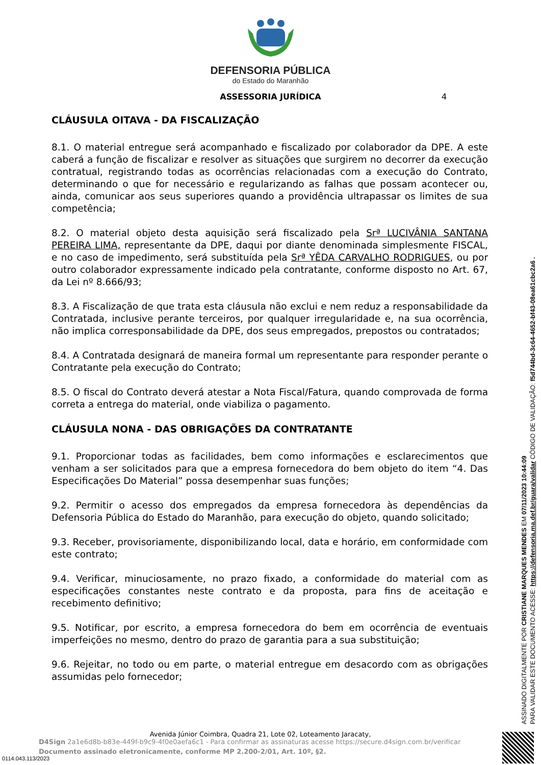DEFENSORIA PÚBLICA
do Estado do Maranhão
ASSESSORIA JURÍDICA 4
CLÁUSULA OITAVA - DA FISCALIZAÇÃO
8.1. O material entregue será acompanhado e fiscalizado por colaborador da DPE. A este caberá a função de fiscalizar e resolver as situações que surgirem no decorrer da execução contratual, registrando todas as ocorrências relacionadas com a execução do Contrato, determinando o que for necessário e regularizando as falhas que possam acontecer ou, ainda, comunicar aos seus superiores quando a providência ultrapassar os limites de sua competência;
8.2. O material objeto desta aquisição será fiscalizado pela Srª LUCIVÂNIA SANTANA PEREIRA LIMA, representante da DPE, daqui por diante denominada simplesmente FISCAL, e no caso de impedimento, será substituída pela Srª YÊDA CARVALHO RODRIGUES, ou por outro colaborador expressamente indicado pela contratante, conforme disposto no Art. 67, da Lei nº 8.666/93;
8.3. A Fiscalização de que trata esta cláusula não exclui e nem reduz a responsabilidade da Contratada, inclusive perante terceiros, por qualquer irregularidade e, na sua ocorrência, não implica corresponsabilidade da DPE, dos seus empregados, prepostos ou contratados;
8.4. A Contratada designará de maneira formal um representante para responder perante o Contratante pela execução do Contrato;
8.5. O fiscal do Contrato deverá atestar a Nota Fiscal/Fatura, quando comprovada de forma correta a entrega do material, onde viabiliza o pagamento.
CLÁUSULA NONA - DAS OBRIGAÇÕES DA CONTRATANTE
9.1. Proporcionar todas as facilidades, bem como informações e esclarecimentos que venham a ser solicitados para que a empresa fornecedora do bem objeto do item “4. Das Especificações Do Material” possa desempenhar suas funções;
9.2. Permitir o acesso dos empregados da empresa fornecedora às dependências da Defensoria Pública do Estado do Maranhão, para execução do objeto, quando solicitado;
9.3. Receber, provisoriamente, disponibilizando local, data e horário, em conformidade com este contrato;
9.4. Verificar, minuciosamente, no prazo fixado, a conformidade do material com as especificações constantes neste contrato e da proposta, para fins de aceitação e recebimento definitivo;
9.5. Notificar, por escrito, a empresa fornecedora do bem em ocorrência de eventuais imperfeições no mesmo, dentro do prazo de garantia para a sua substituição;
9.6. Rejeitar, no todo ou em parte, o material entregue em desacordo com as obrigações assumidas pelo fornecedor;
ASSINADO DIGITALMENTE POR CRISTIANE MARQUES MENDES EM 07/11/2023 10:44:09
PARA VALIDAR ESTE DOCUMENTO ACESSE: https://defensoria.ma.def.br/guara/validar CÓDIGO DE VALIDAÇÃO: f5d744bd-3c64-4652-bf43-08ea61cbc2a6 .
Avenida Júnior Coimbra, Quadra 21, Lote 02, Loteamento Jaracaty,
D4Sign 2a1e6d8b-b83e-449f-b9c9-4f0e0aefa6c1 - Para confirmar as assinaturas acesse https://secure.d4sign.com.br/verificar
Documento assinado eletronicamente, conforme MP 2.200-2/01, Art. 10º, §2.
0114.043.113/2023